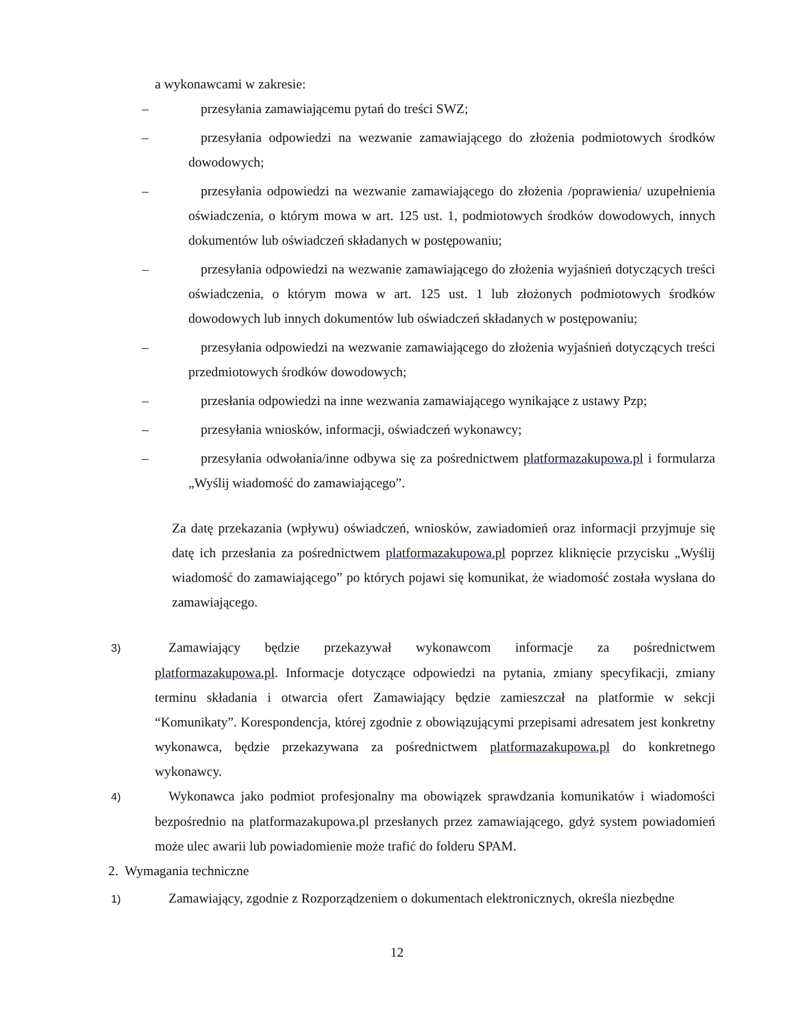a wykonawcami w zakresie:
– przesyłania zamawiającemu pytań do treści SWZ;
– przesyłania odpowiedzi na wezwanie zamawiającego do złożenia podmiotowych środków dowodowych;
– przesyłania odpowiedzi na wezwanie zamawiającego do złożenia /poprawienia/ uzupełnienia oświadczenia, o którym mowa w art. 125 ust. 1, podmiotowych środków dowodowych, innych dokumentów lub oświadczeń składanych w postępowaniu;
– przesyłania odpowiedzi na wezwanie zamawiającego do złożenia wyjaśnień dotyczących treści oświadczenia, o którym mowa w art. 125 ust. 1 lub złożonych podmiotowych środków dowodowych lub innych dokumentów lub oświadczeń składanych w postępowaniu;
– przesyłania odpowiedzi na wezwanie zamawiającego do złożenia wyjaśnień dotyczących treści przedmiotowych środków dowodowych;
– przesłania odpowiedzi na inne wezwania zamawiającego wynikające z ustawy Pzp;
– przesyłania wniosków, informacji, oświadczeń wykonawcy;
– przesyłania odwołania/inne odbywa się za pośrednictwem platformazakupowa.pl i formularza „Wyślij wiadomość do zamawiającego”.
Za datę przekazania (wpływu) oświadczeń, wniosków, zawiadomień oraz informacji przyjmuje się datę ich przesłania za pośrednictwem platformazakupowa.pl poprzez kliknięcie przycisku „Wyślij wiadomość do zamawiającego” po których pojawi się komunikat, że wiadomość została wysłana do zamawiającego.
3) Zamawiający będzie przekazywał wykonawcom informacje za pośrednictwem platformazakupowa.pl. Informacje dotyczące odpowiedzi na pytania, zmiany specyfikacji, zmiany terminu składania i otwarcia ofert Zamawiający będzie zamieszczał na platformie w sekcji “Komunikaty”. Korespondencja, której zgodnie z obowiązującymi przepisami adresatem jest konkretny wykonawca, będzie przekazywana za pośrednictwem platformazakupowa.pl do konkretnego wykonawcy.
4) Wykonawca jako podmiot profesjonalny ma obowiązek sprawdzania komunikatów i wiadomości bezpośrednio na platformazakupowa.pl przesłanych przez zamawiającego, gdyż system powiadomień może ulec awarii lub powiadomienie może trafić do folderu SPAM.
2. Wymagania techniczne
1) Zamawiający, zgodnie z Rozporządzeniem o dokumentach elektronicznych, określa niezbędne
12